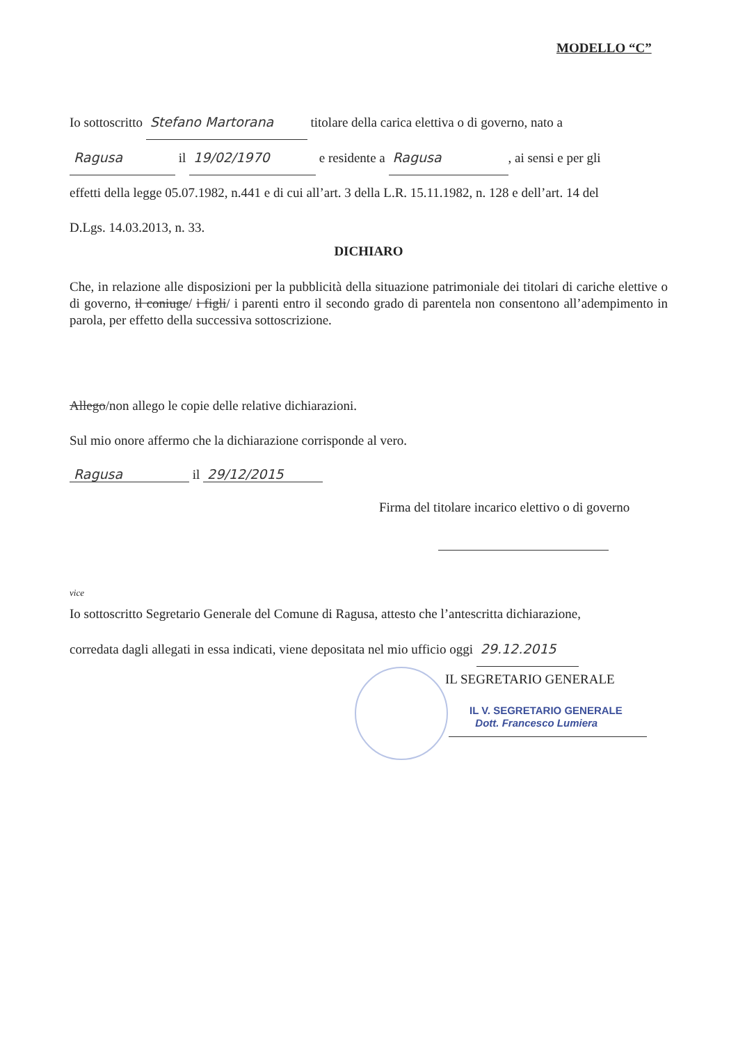MODELLO “C”
Io sottoscritto Stefano Martorana titolare della carica elettiva o di governo, nato a
Ragusa il 19/02/1970 e residente a Ragusa, ai sensi e per gli
effetti della legge 05.07.1982, n.441 e di cui all’art. 3 della L.R. 15.11.1982, n. 128 e dell’art. 14 del
D.Lgs. 14.03.2013, n. 33.
DICHIARO
Che, in relazione alle disposizioni per la pubblicità della situazione patrimoniale dei titolari di cariche elettive o di governo, il coniuge/ i figli/ i parenti entro il secondo grado di parentela non consentono all’adempimento in parola, per effetto della successiva sottoscrizione.
Allego/non allego le copie delle relative dichiarazioni.
Sul mio onore affermo che la dichiarazione corrisponde al vero.
Ragusa il 29/12/2015
Firma del titolare incarico elettivo o di governo
vice
Io sottoscritto Segretario Generale del Comune di Ragusa, attesto che l’antescritta dichiarazione,
corredata dagli allegati in essa indicati, viene depositata nel mio ufficio oggi 29.12.2015
IL SEGRETARIO GENERALE
IL V. SEGRETARIO GENERALE
Dott. Francesco Lumiera